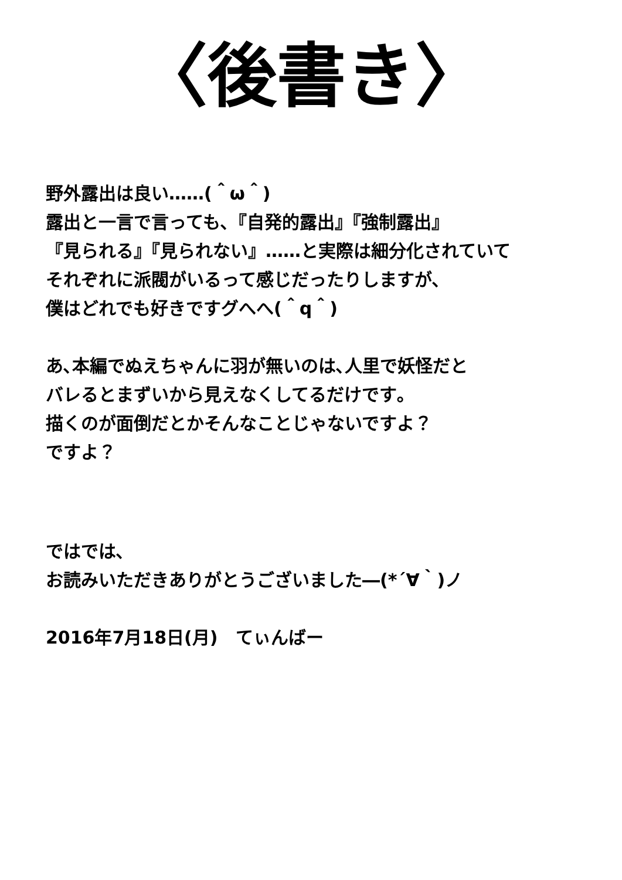〈後書き〉
野外露出は良い……(＾ω＾)
露出と一言で言っても､『自発的露出』『強制露出』
『見られる』『見られない』……と実際は細分化されていて
それぞれに派閥がいるって感じだったりしますが､
僕はどれでも好きですグへへ(＾q＾)
あ､本編でぬえちゃんに羽が無いのは､人里で妖怪だと
バレるとまずいから見えなくしてるだけです｡
描くのが面倒だとかそんなことじゃないですよ？
ですよ？
ではでは､
お読みいただきありがとうございました―(*´∀｀)ノ
2016年7月18日(月)　てぃんばー